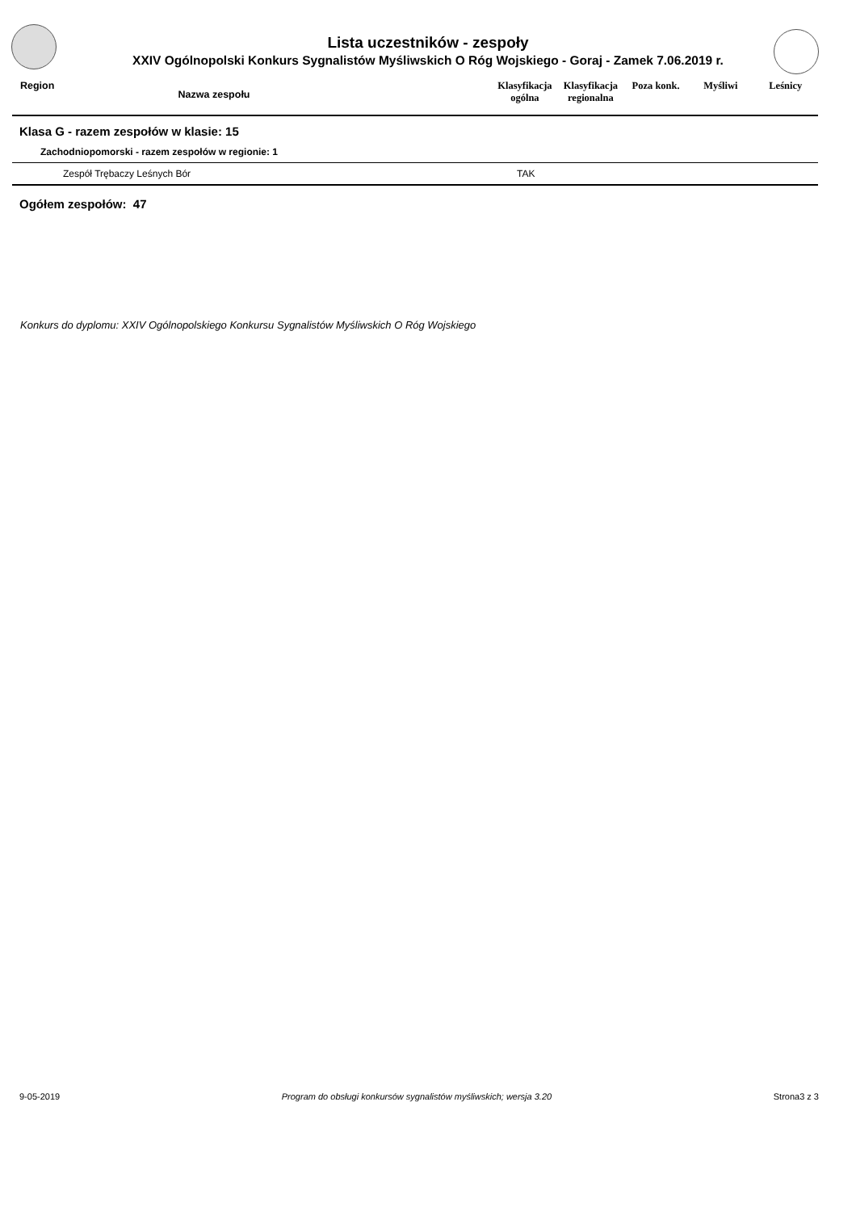Lista uczestników - zespoły
XXIV Ogólnopolski Konkurs Sygnalistów Myśliwskich O Róg Wojskiego - Goraj - Zamek 7.06.2019 r.
| Region | Nazwa zespołu | | Klasyfikacja ogólna | Klasyfikacja regionalna | Poza konk. | Myśliwi | Leśnicy |
| --- | --- | --- | --- | --- | --- | --- | --- |
Klasa G - razem zespołów w klasie: 15
Zachodniopomorski - razem zespołów w regionie: 1
| Zespół Trębaczy Leśnych Bór | TAK |
Ogółem zespołów: 47
Konkurs do dyplomu: XXIV Ogólnopolskiego Konkursu Sygnalistów Myśliwskich O Róg Wojskiego
9-05-2019 Program do obsługi konkursów sygnalistów myśliwskich; wersja 3.20 Strona3 z 3